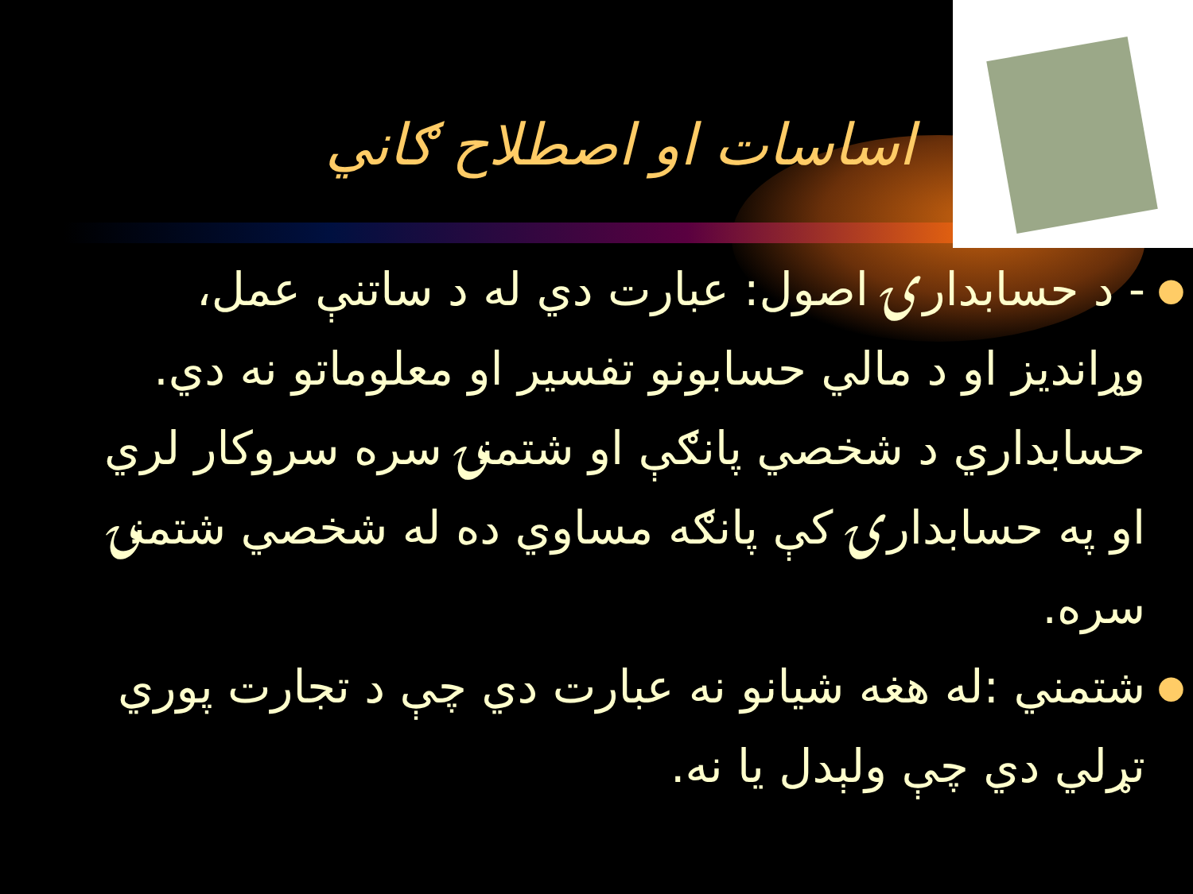اساسات او اصطلاح ګاني
● - د حسابدارۍ اصول: عبارت دي له د ساتنې عمل، وړانديز او د مالي حسابونو تفسير او معلوماتو نه دي. حسابداري د شخصي پانګې او شتمنۍ سره سروکار لري او په حسابدارۍ کې پانګه مساوي ده له شخصي شتمنۍ سره.
● شتمني :له هغه شيانو نه عبارت دي چې د تجارت پوري تړلي دي چې ولېدل يا نه.